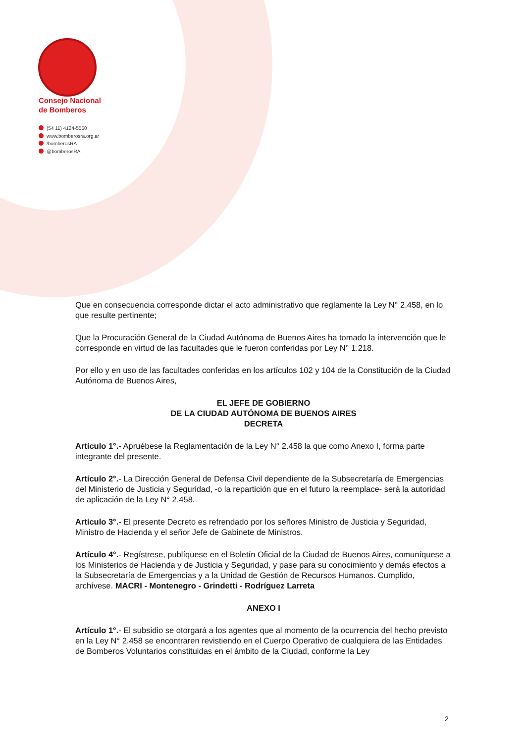Consejo Nacional
de Bomberos
(54 11) 4124-5550
www.bomberosra.org.ar
/bomberosRA
@bomberosRA
Que en consecuencia corresponde dictar el acto administrativo que reglamente la Ley N° 2.458, en lo que resulte pertinente;
Que la Procuración General de la Ciudad Autónoma de Buenos Aires ha tomado la intervención que le corresponde en virtud de las facultades que le fueron conferidas por Ley N° 1.218.
Por ello y en uso de las facultades conferidas en los artículos 102 y 104 de la Constitución de la Ciudad Autónoma de Buenos Aires,
EL JEFE DE GOBIERNO
DE LA CIUDAD AUTÓNOMA DE BUENOS AIRES
DECRETA
Artículo 1°.- Apruébese la Reglamentación de la Ley N° 2.458 la que como Anexo I, forma parte integrante del presente.
Artículo 2°.- La Dirección General de Defensa Civil dependiente de la Subsecretaría de Emergencias del Ministerio de Justicia y Seguridad, -o la repartición que en el futuro la reemplace- será la autoridad de aplicación de la Ley N° 2.458.
Artículo 3°.- El presente Decreto es refrendado por los señores Ministro de Justicia y Seguridad, Ministro de Hacienda y el señor Jefe de Gabinete de Ministros.
Artículo 4°.- Regístrese, publíquese en el Boletín Oficial de la Ciudad de Buenos Aires, comuníquese a los Ministerios de Hacienda y de Justicia y Seguridad, y pase para su conocimiento y demás efectos a la Subsecretaría de Emergencias y a la Unidad de Gestión de Recursos Humanos. Cumplido, archívese. MACRI - Montenegro - Grindetti - Rodríguez Larreta
ANEXO I
Artículo 1°.- El subsidio se otorgará a los agentes que al momento de la ocurrencia del hecho previsto en la Ley N° 2.458 se encontraren revistiendo en el Cuerpo Operativo de cualquiera de las Entidades de Bomberos Voluntarios constituidas en el ámbito de la Ciudad, conforme la Ley
2